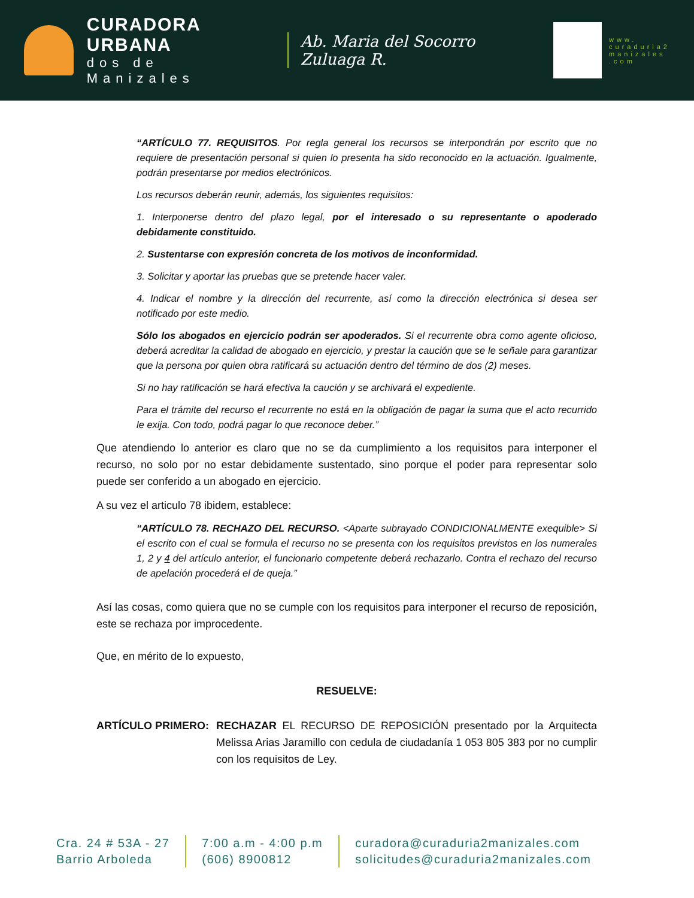CURADORA URBANA
dos de Manizales
Ab. Maria del Socorro Zuluaga R.
www.
curaduria2
manizales
.com
“ARTÍCULO 77. REQUISITOS. Por regla general los recursos se interpondrán por escrito que no requiere de presentación personal si quien lo presenta ha sido reconocido en la actuación. Igualmente, podrán presentarse por medios electrónicos.
Los recursos deberán reunir, además, los siguientes requisitos:
1. Interponerse dentro del plazo legal, por el interesado o su representante o apoderado debidamente constituido.
2. Sustentarse con expresión concreta de los motivos de inconformidad.
3. Solicitar y aportar las pruebas que se pretende hacer valer.
4. Indicar el nombre y la dirección del recurrente, así como la dirección electrónica si desea ser notificado por este medio.
Sólo los abogados en ejercicio podrán ser apoderados. Si el recurrente obra como agente oficioso, deberá acreditar la calidad de abogado en ejercicio, y prestar la caución que se le señale para garantizar que la persona por quien obra ratificará su actuación dentro del término de dos (2) meses.
Si no hay ratificación se hará efectiva la caución y se archivará el expediente.
Para el trámite del recurso el recurrente no está en la obligación de pagar la suma que el acto recurrido le exija. Con todo, podrá pagar lo que reconoce deber.”
Que atendiendo lo anterior es claro que no se da cumplimiento a los requisitos para interponer el recurso, no solo por no estar debidamente sustentado, sino porque el poder para representar solo puede ser conferido a un abogado en ejercicio.
A su vez el articulo 78 ibidem, establece:
“ARTÍCULO 78. RECHAZO DEL RECURSO. <Aparte subrayado CONDICIONALMENTE exequible> Si el escrito con el cual se formula el recurso no se presenta con los requisitos previstos en los numerales 1, 2 y 4 del artículo anterior, el funcionario competente deberá rechazarlo. Contra el rechazo del recurso de apelación procederá el de queja.”
Así las cosas, como quiera que no se cumple con los requisitos para interponer el recurso de reposición, este se rechaza por improcedente.
Que, en mérito de lo expuesto,
RESUELVE:
ARTÍCULO PRIMERO: RECHAZAR EL RECURSO DE REPOSICIÓN presentado por la Arquitecta Melissa Arias Jaramillo con cedula de ciudadanía 1 053 805 383 por no cumplir con los requisitos de Ley.
Cra. 24 # 53A - 27
Barrio Arboleda
7:00 a.m - 4:00 p.m
(606) 8900812
curadora@curaduria2manizales.com
solicitudes@curaduria2manizales.com